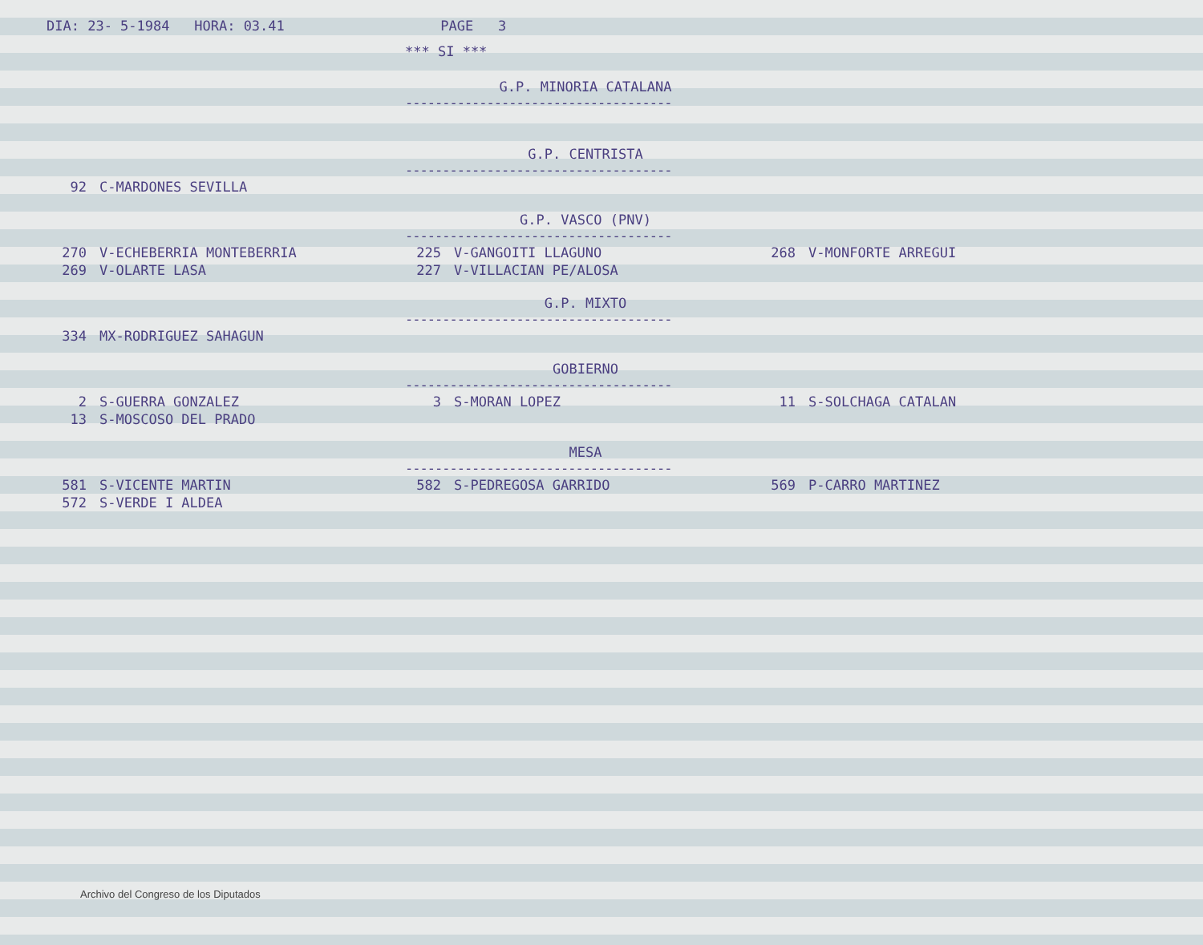DIA: 23- 5-1984 HORA: 03.41 PAGE 3
*** SI ***
G.P. MINORIA CATALANA
------------------------------------
G.P. CENTRISTA
------------------------------------
| 92 | C-MARDONES SEVILLA |
G.P. VASCO (PNV)
------------------------------------
| 270 | V-ECHEBERRIA MONTEBERRIA | 225 | V-GANGOITI LLAGUNO | 268 | V-MONFORTE ARREGUI |
| 269 | V-OLARTE LASA | 227 | V-VILLACIAN PE/ALOSA | | |
G.P. MIXTO
------------------------------------
| 334 | MX-RODRIGUEZ SAHAGUN |
GOBIERNO
------------------------------------
| 2 | S-GUERRA GONZALEZ | 3 | S-MORAN LOPEZ | 11 | S-SOLCHAGA CATALAN |
| 13 | S-MOSCOSO DEL PRADO | | | | |
MESA
------------------------------------
| 581 | S-VICENTE MARTIN | 582 | S-PEDREGOSA GARRIDO | 569 | P-CARRO MARTINEZ |
| 572 | S-VERDE I ALDEA | | | | |
Archivo del Congreso de los Diputados